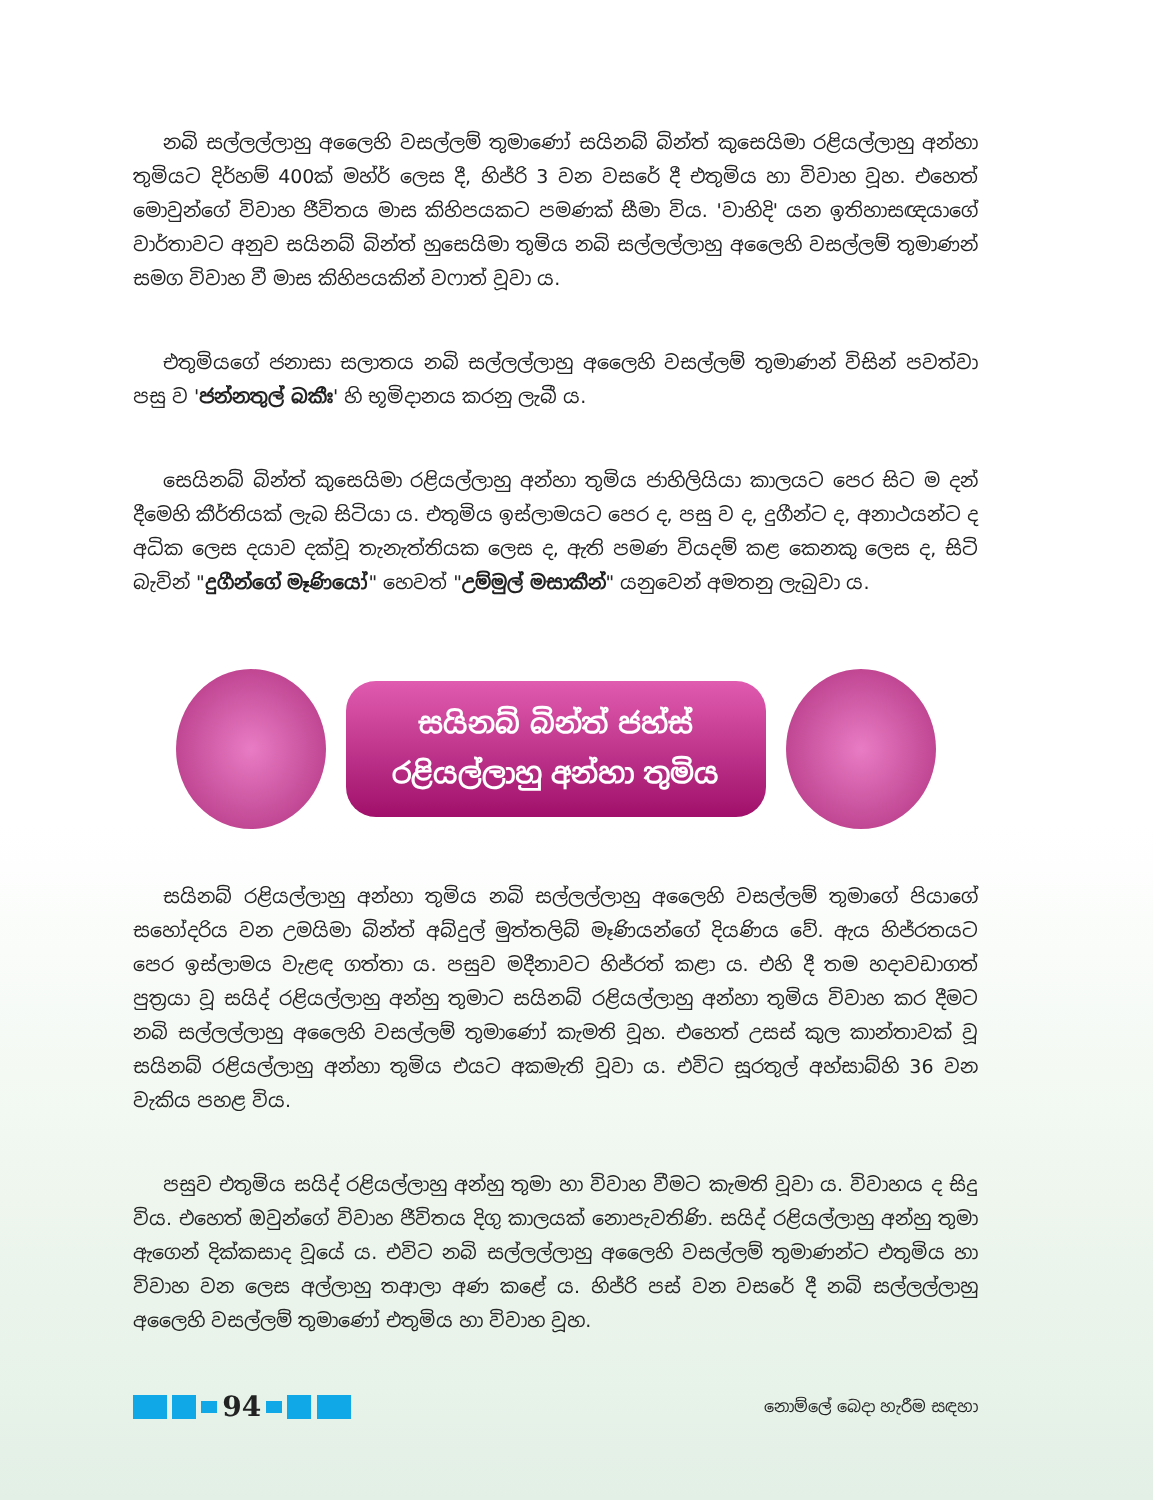නබි සල්ලල්ලාහු අලෛහි වසල්ලම් තුමාණෝ සයිනබ් බින්ත් කුසෙයිමා රළියල්ලාහු අන්හා තුමියට දිර්හම් 400ක් මහ්ර් ලෙස දී, හිජ්රි 3 වන වසරේ දී එතුමිය හා විවාහ වූහ. එහෙත් මොවුන්ගේ විවාහ ජීවිතය මාස කිහිපයකට පමණක් සීමා විය. 'වාහිදි' යන ඉතිහාසඥයාගේ වාර්තාවට අනුව සයිනබ් බින්ත් හුසෙයිමා තුමිය නබි සල්ලල්ලාහු අලෛහි වසල්ලම් තුමාණන් සමග විවාහ වී මාස කිහිපයකින් වෆාත් වූවා ය.
එතුමියගේ ජනාසා සලාතය නබි සල්ලල්ලාහු අලෛහි වසල්ලම් තුමාණන් විසින් පවත්වා පසු ව 'ජන්නතුල් බකීඃ' හි භූමිදානය කරනු ලැබී ය.
සෙයිනබ් බින්ත් කුසෙයිමා රළියල්ලාහු අන්හා තුමිය ජාහිලියියා කාලයට පෙර සිට ම දන් දීමෙහි කීර්තියක් ලැබ සිටියා ය. එතුමිය ඉස්ලාමයට පෙර ද, පසු ව ද, දුගීන්ට ද, අනාථයන්ට ද අධික ලෙස දයාව දක්වූ තැනැත්තියක ලෙස ද, ඇති පමණ වියදම් කළ කෙනකු ලෙස ද, සිටි බැවින් "දුගීන්ගේ මෑණියෝ" හෙවත් "උම්මුල් මසාකීන්" යනුවෙන් අමතනු ලැබුවා ය.
සයිනබ් බින්ත් ජහ්ස්
රළියල්ලාහු අන්හා තුමිය
සයිනබ් රළියල්ලාහු අන්හා තුමිය නබි සල්ලල්ලාහු අලෛහි වසල්ලම් තුමාගේ පියාගේ සහෝදරිය වන උමයිමා බින්ත් අබ්දුල් මුත්තලිබ් මෑණියන්ගේ දියණිය වේ. ඇය හිජ්රතයට පෙර ඉස්ලාමය වැළඳ ගත්තා ය. පසුව මදීනාවට හිජ්රත් කළා ය. එහි දී තම හදාවඩාගත් පුත්‍රයා වූ සයිද් රළියල්ලාහු අන්හු තුමාට සයිනබ් රළියල්ලාහු අන්හා තුමිය විවාහ කර දීමට නබි සල්ලල්ලාහු අලෛහි වසල්ලම් තුමාණෝ කැමති වූහ. එහෙත් උසස් කුල කාන්තාවක් වූ සයිනබ් රළියල්ලාහු අන්හා තුමිය එයට අකමැති වූවා ය. එවිට සූරතුල් අහ්සාබ්හි 36 වන වැකිය පහළ විය.
පසුව එතුමිය සයිද් රළියල්ලාහු අන්හු තුමා හා විවාහ වීමට කැමති වූවා ය. විවාහය ද සිදු විය. එහෙත් ඔවුන්ගේ විවාහ ජීවිතය දිගු කාලයක් නොපැවතිණි. සයිද් රළියල්ලාහු අන්හු තුමා ඇගෙන් දික්කසාද වූයේ ය. එවිට නබි සල්ලල්ලාහු අලෛහි වසල්ලම් තුමාණන්ට එතුමිය හා විවාහ වන ලෙස අල්ලාහු තආලා අණ කළේ ය. හිජ්රි පස් වන වසරේ දී නබි සල්ලල්ලාහු අලෛහි වසල්ලම් තුමාණෝ එතුමිය හා විවාහ වූහ.
94
නොම්ලේ බෙදා හැරීම සඳහා